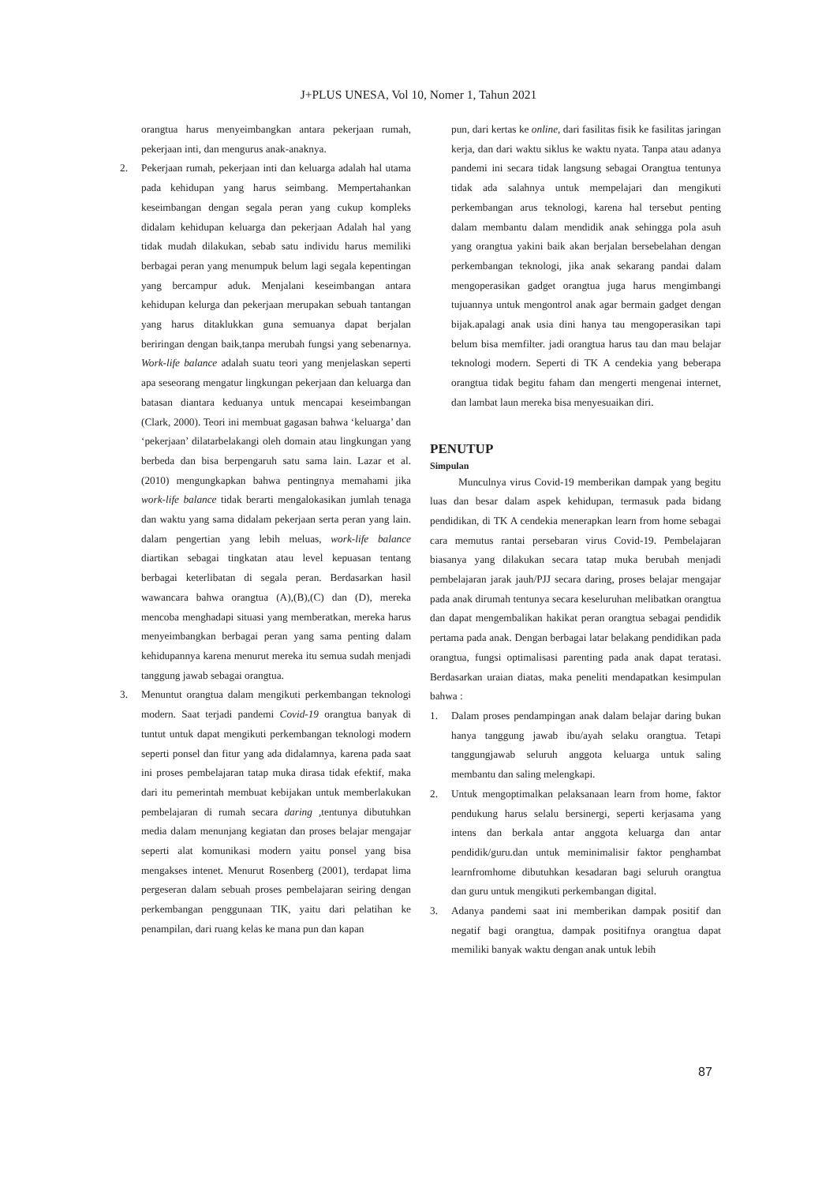J+PLUS UNESA, Vol 10, Nomer 1, Tahun 2021
orangtua harus menyeimbangkan antara pekerjaan rumah, pekerjaan inti, dan mengurus anak-anaknya.
2. Pekerjaan rumah, pekerjaan inti dan keluarga adalah hal utama pada kehidupan yang harus seimbang. Mempertahankan keseimbangan dengan segala peran yang cukup kompleks didalam kehidupan keluarga dan pekerjaan Adalah hal yang tidak mudah dilakukan, sebab satu individu harus memiliki berbagai peran yang menumpuk belum lagi segala kepentingan yang bercampur aduk. Menjalani keseimbangan antara kehidupan kelurga dan pekerjaan merupakan sebuah tantangan yang harus ditaklukkan guna semuanya dapat berjalan beriringan dengan baik,tanpa merubah fungsi yang sebenarnya. Work-life balance adalah suatu teori yang menjelaskan seperti apa seseorang mengatur lingkungan pekerjaan dan keluarga dan batasan diantara keduanya untuk mencapai keseimbangan (Clark, 2000). Teori ini membuat gagasan bahwa ‘keluarga’ dan ‘pekerjaan’ dilatarbelakangi oleh domain atau lingkungan yang berbeda dan bisa berpengaruh satu sama lain. Lazar et al. (2010) mengungkapkan bahwa pentingnya memahami jika work-life balance tidak berarti mengalokasikan jumlah tenaga dan waktu yang sama didalam pekerjaan serta peran yang lain. dalam pengertian yang lebih meluas, work-life balance diartikan sebagai tingkatan atau level kepuasan tentang berbagai keterlibatan di segala peran. Berdasarkan hasil wawancara bahwa orangtua (A),(B),(C) dan (D), mereka mencoba menghadapi situasi yang memberatkan, mereka harus menyeimbangkan berbagai peran yang sama penting dalam kehidupannya karena menurut mereka itu semua sudah menjadi tanggung jawab sebagai orangtua.
3. Menuntut orangtua dalam mengikuti perkembangan teknologi modern. Saat terjadi pandemi Covid-19 orangtua banyak di tuntut untuk dapat mengikuti perkembangan teknologi modern seperti ponsel dan fitur yang ada didalamnya, karena pada saat ini proses pembelajaran tatap muka dirasa tidak efektif, maka dari itu pemerintah membuat kebijakan untuk memberlakukan pembelajaran di rumah secara daring ,tentunya dibutuhkan media dalam menunjang kegiatan dan proses belajar mengajar seperti alat komunikasi modern yaitu ponsel yang bisa mengakses intenet. Menurut Rosenberg (2001), terdapat lima pergeseran dalam sebuah proses pembelajaran seiring dengan perkembangan penggunaan TIK, yaitu dari pelatihan ke penampilan, dari ruang kelas ke mana pun dan kapan
pun, dari kertas ke online, dari fasilitas fisik ke fasilitas jaringan kerja, dan dari waktu siklus ke waktu nyata. Tanpa atau adanya pandemi ini secara tidak langsung sebagai Orangtua tentunya tidak ada salahnya untuk mempelajari dan mengikuti perkembangan arus teknologi, karena hal tersebut penting dalam membantu dalam mendidik anak sehingga pola asuh yang orangtua yakini baik akan berjalan bersebelahan dengan perkembangan teknologi, jika anak sekarang pandai dalam mengoperasikan gadget orangtua juga harus mengimbangi tujuannya untuk mengontrol anak agar bermain gadget dengan bijak.apalagi anak usia dini hanya tau mengoperasikan tapi belum bisa memfilter. jadi orangtua harus tau dan mau belajar teknologi modern. Seperti di TK A cendekia yang beberapa orangtua tidak begitu faham dan mengerti mengenai internet, dan lambat laun mereka bisa menyesuaikan diri.
PENUTUP
Simpulan
Munculnya virus Covid-19 memberikan dampak yang begitu luas dan besar dalam aspek kehidupan, termasuk pada bidang pendidikan, di TK A cendekia menerapkan learn from home sebagai cara memutus rantai persebaran virus Covid-19. Pembelajaran biasanya yang dilakukan secara tatap muka berubah menjadi pembelajaran jarak jauh/PJJ secara daring, proses belajar mengajar pada anak dirumah tentunya secara keseluruhan melibatkan orangtua dan dapat mengembalikan hakikat peran orangtua sebagai pendidik pertama pada anak. Dengan berbagai latar belakang pendidikan pada orangtua, fungsi optimalisasi parenting pada anak dapat teratasi. Berdasarkan uraian diatas, maka peneliti mendapatkan kesimpulan bahwa :
1. Dalam proses pendampingan anak dalam belajar daring bukan hanya tanggung jawab ibu/ayah selaku orangtua. Tetapi tanggungjawab seluruh anggota keluarga untuk saling membantu dan saling melengkapi.
2. Untuk mengoptimalkan pelaksanaan learn from home, faktor pendukung harus selalu bersinergi, seperti kerjasama yang intens dan berkala antar anggota keluarga dan antar pendidik/guru.dan untuk meminimalisir faktor penghambat learnfromhome dibutuhkan kesadaran bagi seluruh orangtua dan guru untuk mengikuti perkembangan digital.
3. Adanya pandemi saat ini memberikan dampak positif dan negatif bagi orangtua, dampak positifnya orangtua dapat memiliki banyak waktu dengan anak untuk lebih
87